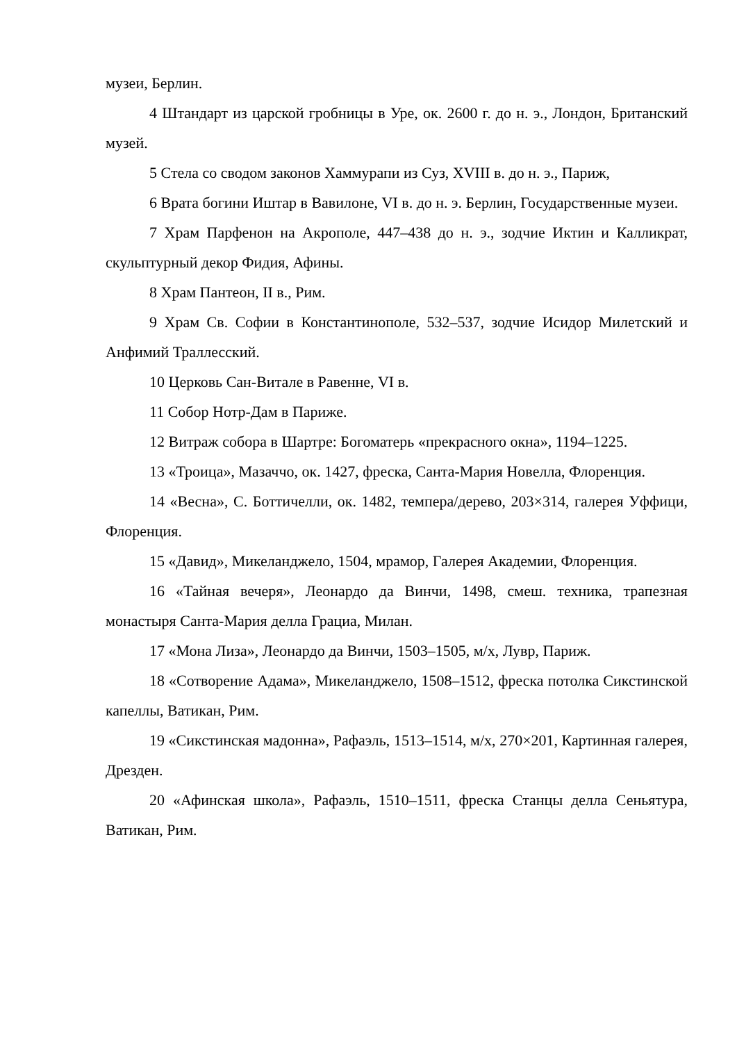музеи, Берлин.
4 Штандарт из царской гробницы в Уре, ок. 2600 г. до н. э., Лондон, Британский музей.
5 Стела со сводом законов Хаммурапи из Суз, XVIII в. до н. э., Париж,
6 Врата богини Иштар в Вавилоне, VI в. до н. э. Берлин, Государственные музеи.
7 Храм Парфенон на Акрополе, 447–438 до н. э., зодчие Иктин и Калликрат, скульптурный декор Фидия, Афины.
8 Храм Пантеон, II в., Рим.
9 Храм Св. Софии в Константинополе, 532–537, зодчие Исидор Милетский и Анфимий Траллесский.
10 Церковь Сан-Витале в Равенне, VI в.
11 Собор Нотр-Дам в Париже.
12 Витраж собора в Шартре: Богоматерь «прекрасного окна», 1194–1225.
13 «Троица», Мазаччо, ок. 1427, фреска, Санта-Мария Новелла, Флоренция.
14 «Весна», С. Боттичелли, ок. 1482, темпера/дерево, 203×314, галерея Уффици, Флоренция.
15 «Давид», Микеланджело, 1504, мрамор, Галерея Академии, Флоренция.
16 «Тайная вечеря», Леонардо да Винчи, 1498, смеш. техника, трапезная монастыря Санта-Мария делла Грациа, Милан.
17 «Мона Лиза», Леонардо да Винчи, 1503–1505, м/х, Лувр, Париж.
18 «Сотворение Адама», Микеланджело, 1508–1512, фреска потолка Сикстинской капеллы, Ватикан, Рим.
19 «Сикстинская мадонна», Рафаэль, 1513–1514, м/х, 270×201, Картинная галерея, Дрезден.
20 «Афинская школа», Рафаэль, 1510–1511, фреска Станцы делла Сеньятура, Ватикан, Рим.